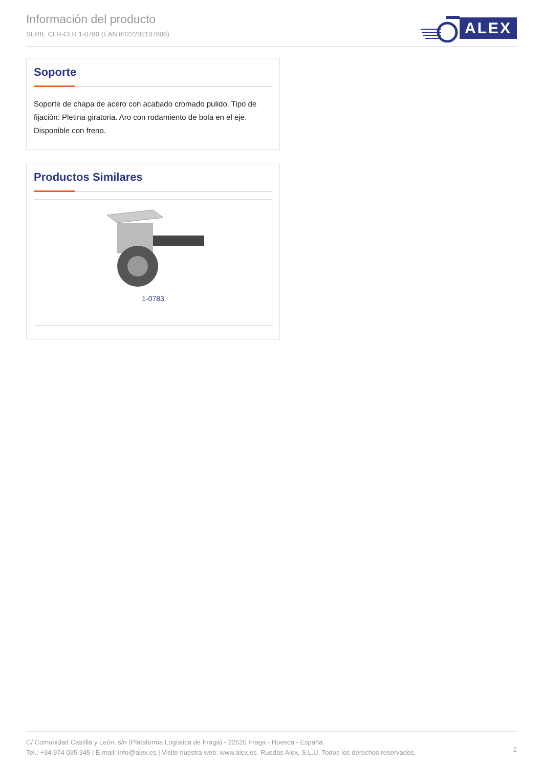Información del producto
SERIE CLR-CLR 1-0780 (EAN 8422202107806)
ALEX
Soporte
Soporte de chapa de acero con acabado cromado pulido. Tipo de fijación: Pletina giratoria. Aro con rodamiento de bola en el eje. Disponible con freno.
Productos Similares
1-0783
C/ Comunidad Castilla y León, s/n (Plataforma Logística de Fraga) - 22520 Fraga - Huesca - España.
Tel.: +34 974 035 345 | E mail: info@alex.es | Visite nuestra web: www.alex.es. Ruedas Alex, S.L.U. Todos los derechos reservados.
2